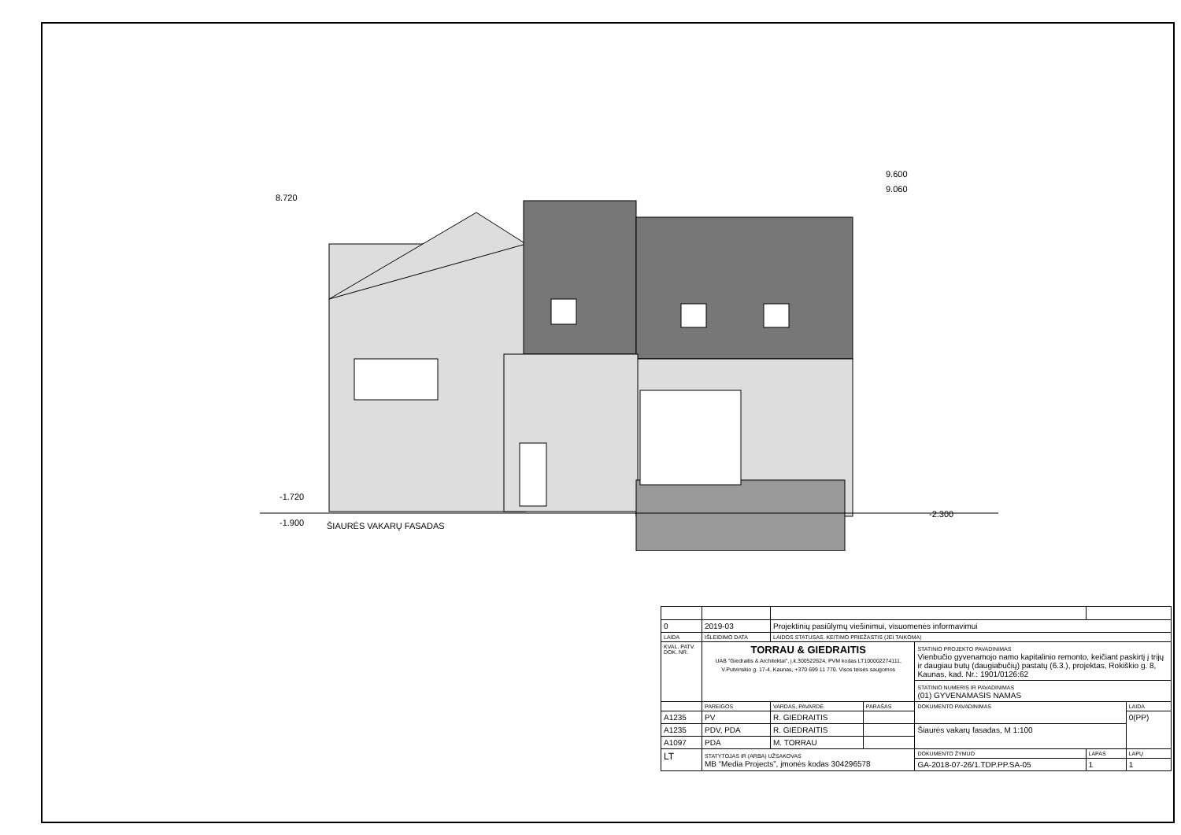8.720
9.600
9.060
-1.720
-1.900
-2.300
ŠIAURĖS VAKARŲ FASADAS
| 0 | 2019-03 | Projektinių pasiūlymų viešinimui, visuomenės informavimui | | | | |
| LAIDA | IŠLEIDIMO DATA | LAIDOS STATUSAS. KEITIMO PRIEŽASTIS (JEI TAIKOMA) | | | | |
| KVAL. PATV. DOK. NR. | TORRAU & GIEDRAITIS UAB "Giedraitis & Architektai", į.k.300522624, PVM kodas LT100002274111, V.Putvinskio g. 17-4, Kaunas, +370 699 11 770. Visos teisės saugomos | | | STATINIO PROJEKTO PAVADINIMAS Vienbučio gyvenamojo namo kapitalinio remonto, keičiant paskirtį į trijų ir daugiau butų (daugiabučių) pastatų (6.3.), projektas, Rokiškio g. 8, Kaunas, kad. Nr.: 1901/0126:62 | | |
| | | | | STATINIO NUMERIS IR PAVADINIMAS (01) GYVENAMASIS NAMAS | | |
| | PAREIGOS | VARDAS, PAVARDĖ | PARAŠAS | DOKUMENTO PAVADINIMAS | | LAIDA |
| A1235 | PV | R. GIEDRAITIS | | | | 0(PP) |
| A1235 | PDV, PDA | R. GIEDRAITIS | | Šiaurės vakarų fasadas, M 1:100 | | |
| A1097 | PDA | M. TORRAU | | | | |
| LT | STATYTOJAS IR (ARBA) UŽSAKOVAS MB “Media Projects”, įmonės kodas 304296578 | | | DOKUMENTO ŽYMUO | LAPAS | LAPŲ |
| | | | | GA-2018-07-26/1.TDP.PP.SA-05 | 1 | 1 |